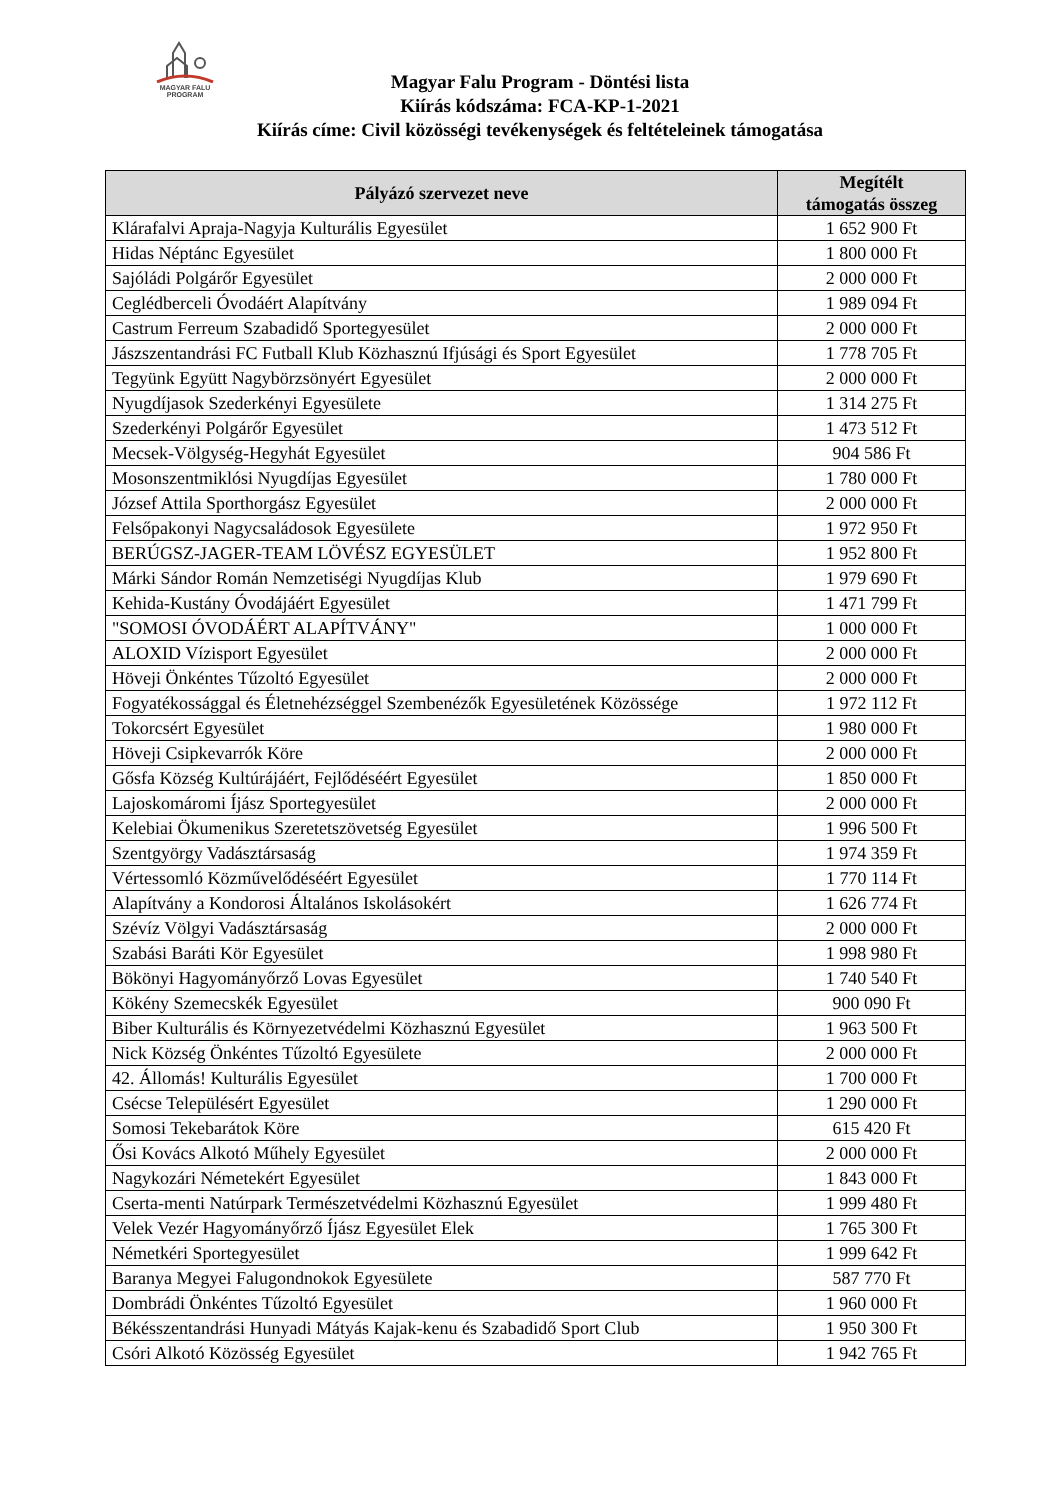MAGYAR FALU
PROGRAM
Magyar Falu Program - Döntési lista
Kiírás kódszáma: FCA-KP-1-2021
Kiírás címe: Civil közösségi tevékenységek és feltételeinek támogatása
| Pályázó szervezet neve | Megítélt támogatás összeg |
| --- | --- |
| Klárafalvi Apraja-Nagyja Kulturális Egyesület | 1 652 900 Ft |
| Hidas Néptánc Egyesület | 1 800 000 Ft |
| Sajóládi Polgárőr Egyesület | 2 000 000 Ft |
| Ceglédberceli Óvodáért Alapítvány | 1 989 094 Ft |
| Castrum Ferreum Szabadidő Sportegyesület | 2 000 000 Ft |
| Jászszentandrási FC Futball Klub Közhasznú Ifjúsági és Sport Egyesület | 1 778 705 Ft |
| Tegyünk Együtt Nagybörzsönyért Egyesület | 2 000 000 Ft |
| Nyugdíjasok Szederkényi Egyesülete | 1 314 275 Ft |
| Szederkényi Polgárőr Egyesület | 1 473 512 Ft |
| Mecsek-Völgység-Hegyhát Egyesület | 904 586 Ft |
| Mosonszentmiklósi Nyugdíjas Egyesület | 1 780 000 Ft |
| József Attila Sporthorgász Egyesület | 2 000 000 Ft |
| Felsőpakonyi Nagycsaládosok Egyesülete | 1 972 950 Ft |
| BERÚGSZ-JAGER-TEAM LÖVÉSZ EGYESÜLET | 1 952 800 Ft |
| Márki Sándor Román Nemzetiségi Nyugdíjas Klub | 1 979 690 Ft |
| Kehida-Kustány Óvodájáért Egyesület | 1 471 799 Ft |
| "SOMOSI ÓVODÁÉRT ALAPÍTVÁNY" | 1 000 000 Ft |
| ALOXID Vízisport Egyesület | 2 000 000 Ft |
| Höveji Önkéntes Tűzoltó Egyesület | 2 000 000 Ft |
| Fogyatékossággal és Életnehézséggel Szembenézők Egyesületének Közössége | 1 972 112 Ft |
| Tokorcsért Egyesület | 1 980 000 Ft |
| Höveji Csipkevarrók Köre | 2 000 000 Ft |
| Gősfa Község Kultúrájáért, Fejlődéséért Egyesület | 1 850 000 Ft |
| Lajoskomáromi Íjász Sportegyesület | 2 000 000 Ft |
| Kelebiai Ökumenikus Szeretetszövetség Egyesület | 1 996 500 Ft |
| Szentgyörgy Vadásztársaság | 1 974 359 Ft |
| Vértessomló Közművelődéséért Egyesület | 1 770 114 Ft |
| Alapítvány a Kondorosi Általános Iskolásokért | 1 626 774 Ft |
| Szévíz Völgyi Vadásztársaság | 2 000 000 Ft |
| Szabási Baráti Kör Egyesület | 1 998 980 Ft |
| Bökönyi Hagyományőrző Lovas Egyesület | 1 740 540 Ft |
| Kökény Szemecskék Egyesület | 900 090 Ft |
| Biber Kulturális és Környezetvédelmi Közhasznú Egyesület | 1 963 500 Ft |
| Nick Község Önkéntes Tűzoltó Egyesülete | 2 000 000 Ft |
| 42. Állomás! Kulturális Egyesület | 1 700 000 Ft |
| Csécse Településért Egyesület | 1 290 000 Ft |
| Somosi Tekebarátok Köre | 615 420 Ft |
| Ősi Kovács Alkotó Műhely Egyesület | 2 000 000 Ft |
| Nagykozári Németekért Egyesület | 1 843 000 Ft |
| Cserta-menti Natúrpark Természetvédelmi Közhasznú Egyesület | 1 999 480 Ft |
| Velek Vezér Hagyományőrző Íjász Egyesület Elek | 1 765 300 Ft |
| Németkéri Sportegyesület | 1 999 642 Ft |
| Baranya Megyei Falugondnokok Egyesülete | 587 770 Ft |
| Dombrádi Önkéntes Tűzoltó Egyesület | 1 960 000 Ft |
| Békésszentandrási Hunyadi Mátyás Kajak-kenu és Szabadidő Sport Club | 1 950 300 Ft |
| Csóri Alkotó Közösség Egyesület | 1 942 765 Ft |